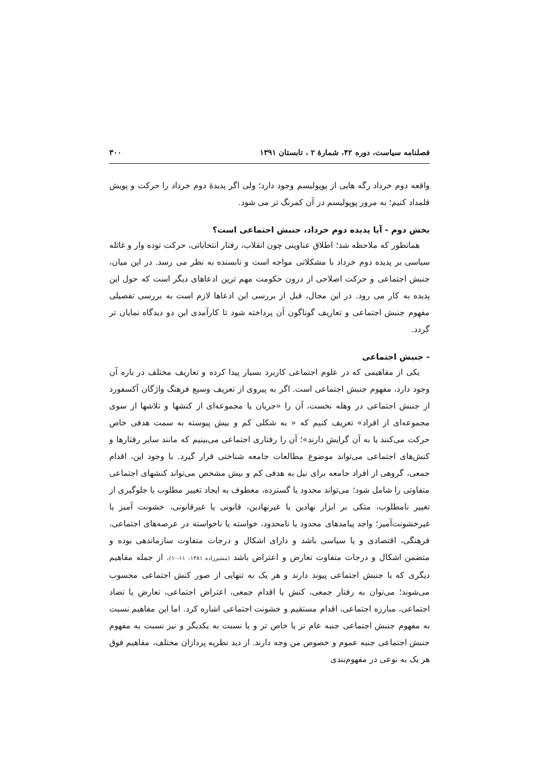فصلنامه سیاست، دوره ۴۲، شمارهٔ ۲ ، تابستان ۱۳۹۱ ۳۰۰
واقعه دوم خرداد رگه هایی از پوپولیسم وجود دارد؛ ولی اگر پدیدهٔ دوم خرداد را حرکت و پویش قلمداد کنیم؛ به مرور پوپولیسم در آن کمرنگ تر می شود.
بخش دوم - آیا پدیده دوم خرداد، جنبش اجتماعی است؟
همانطور که ملاحظه شد؛ اطلاق عناوینی چون انقلاب، رفتار انتخاباتی، حرکت توده وار و غائله سیاسی بر پدیده دوم خرداد با مشکلاتی مواجه است و نابسنده به نظر می رسد. در این میان، جنبش اجتماعی و حرکت اصلاحی از درون حکومت مهم ترین ادعاهای دیگر است که حول این پدیده به کار می رود. در این مجال، قبل از بررسی این ادعاها لازم است به بررسی تفصیلی مفهوم جنبش اجتماعی و تعاریف گوناگون آن پرداخته شود تا کارآمدی این دو دیدگاه نمایان تر گردد.
- جنبش اجتماعی
یکی از مفاهیمی که در علوم اجتماعی کاربرد بسیار پیدا کرده و تعاریف مختلف در باره آن وجود دارد، مفهوم جنبش اجتماعی است. اگر به پیروی از تعریف وسیع فرهنگ واژگان آکسفورد از جنبش اجتماعی در وهله نخست، آن را «جریان یا مجموعه‌ای از کنشها و تلاشها از سوی مجموعه‌ای از افراد» تعریف کنیم که « به شکلی کم و بیش پیوسته به سمت هدفی خاص حرکت می‌کنند یا به آن گرایش دارند»؛ آن را رفتاری اجتماعی می‌بینیم که مانند سایر رفتارها و کنش‌های اجتماعی می‌تواند موضوع مطالعات جامعه شناختی قرار گیرد. با وجود این، اقدام جمعی، گروهی از افراد جامعه برای نیل به هدفی کم و بیش مشخص می‌تواند کنشهای اجتماعی متفاوتی را شامل شود؛ می‌تواند محدود یا گسترده، معطوف به ایجاد تغییر مطلوب یا جلوگیری از تغییر نامطلوب، متکی بر ابزار نهادین یا غیرنهادین، قانونی یا غیرقانونی، خشونت آمیز یا غیرخشونت‌آمیز؛ واجد پیامدهای محدود یا نامحدود، خواسته یا ناخواسته در عرصه‌های اجتماعی، فرهنگی، اقتصادی و یا سیاسی باشد و دارای اشکال و درجات متفاوت سازماندهی بوده و متضمن اشکال و درجات متفاوت تعارض و اعتراض باشد (مشیرزاده ۱۳۸۱: ۱۱-۱۰). از جمله مفاهیم دیگری که با جنبش اجتماعی پیوند دارند و هر یک به تنهایی از صور کنش اجتماعی محسوب می‌شوند؛ می‌توان به رفتار جمعی، کنش یا اقدام جمعی، اعتراض اجتماعی، تعارض یا تضاد اجتماعی، مبارزه اجتماعی، اقدام مستقیم و خشونت اجتماعی اشاره کرد. اما این مفاهیم نسبت به مفهوم جنبش اجتماعی جنبه عام تر یا خاص تر و یا نسبت به یکدیگر و نیز نسبت به مفهوم جنبش اجتماعی جنبه عموم و خصوص من وجه دارند. از دید نظریه پردازان مختلف، مفاهیم فوق هر یک به نوعی در مفهوم‌بندی